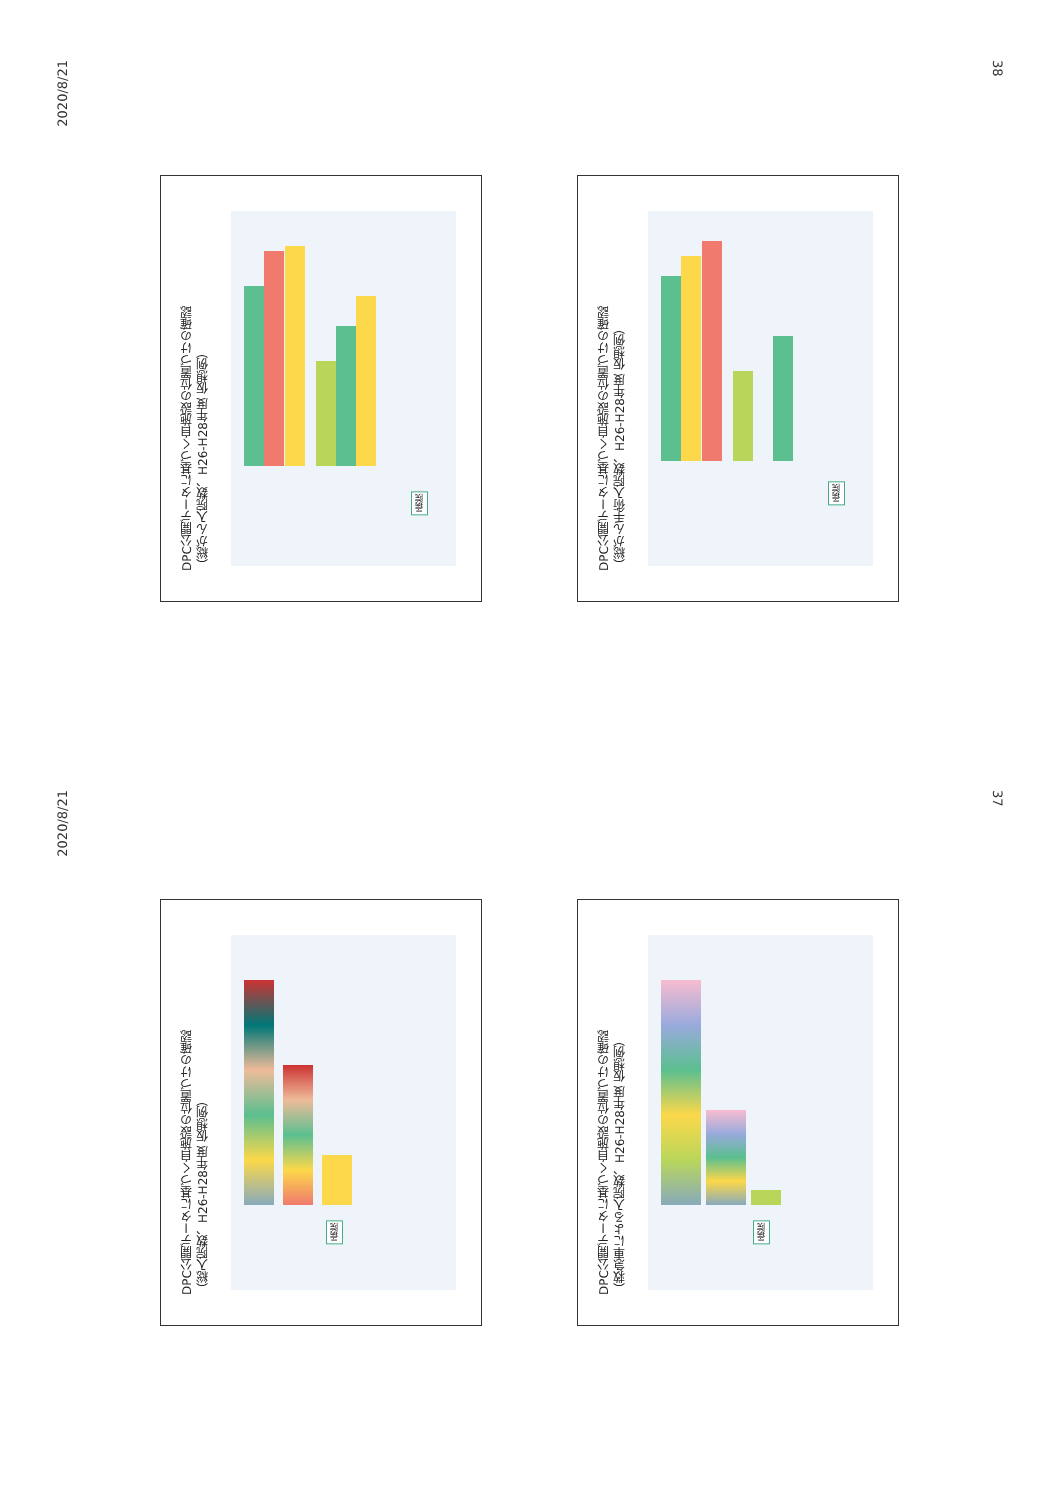2020/8/21
38
2020/8/21
37
DPC公開データに基づく自施設の位置づけの確認
（総がん入院数、H26-H28年度 仮想例）
I病院
DPC公開データに基づく自施設の位置づけの確認
（総がん手術入院数、H26-H28年度 仮想例）
I病院
DPC公開データに基づく自施設の位置づけの確認
（総入院数、H26-H28年度 仮想例）
I病院
DPC公開データに基づく自施設の位置づけの確認
（救急車による入院数、H26-H28年度 仮想例）
I病院